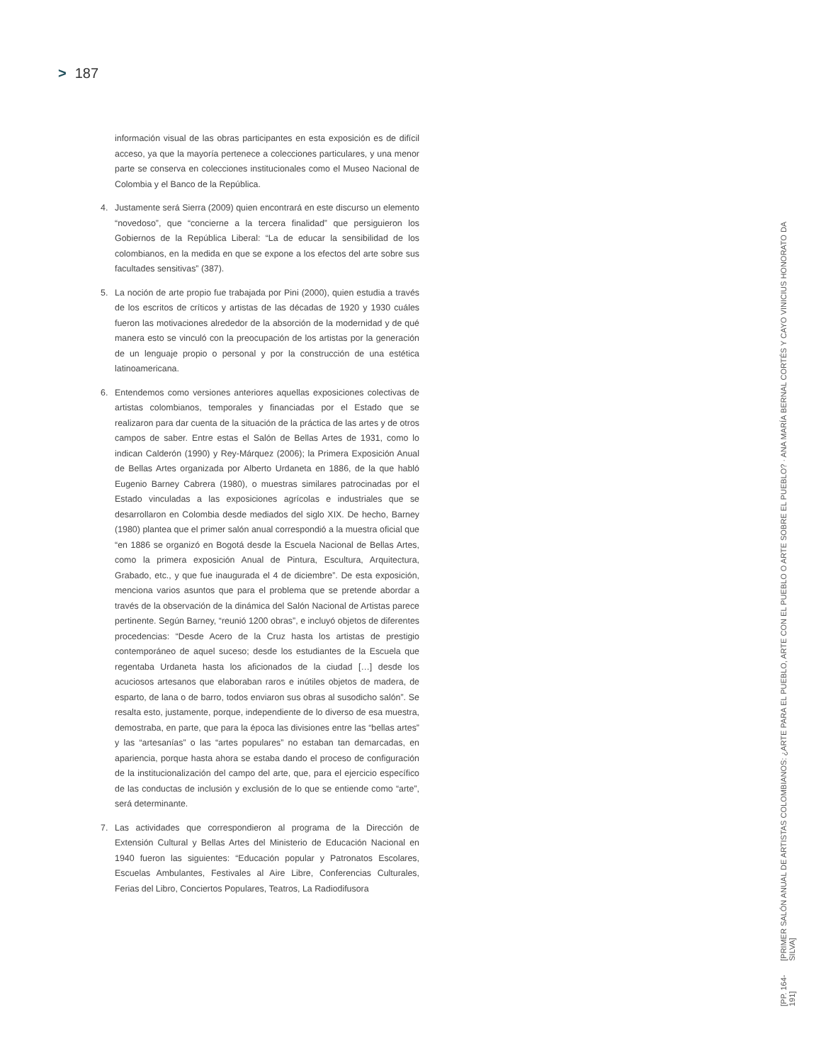> 187
información visual de las obras participantes en esta exposición es de difícil acceso, ya que la mayoría pertenece a colecciones particulares, y una menor parte se conserva en colecciones institucionales como el Museo Nacional de Colombia y el Banco de la República.
4. Justamente será Sierra (2009) quien encontrará en este discurso un elemento “novedoso”, que “concierne a la tercera finalidad” que persiguieron los Gobiernos de la República Liberal: “La de educar la sensibilidad de los colombianos, en la medida en que se expone a los efectos del arte sobre sus facultades sensitivas” (387).
5. La noción de arte propio fue trabajada por Pini (2000), quien estudia a través de los escritos de críticos y artistas de las décadas de 1920 y 1930 cuáles fueron las motivaciones alrededor de la absorción de la modernidad y de qué manera esto se vinculó con la preocupación de los artistas por la generación de un lenguaje propio o personal y por la construcción de una estética latinoamericana.
6. Entendemos como versiones anteriores aquellas exposiciones colectivas de artistas colombianos, temporales y financiadas por el Estado que se realizaron para dar cuenta de la situación de la práctica de las artes y de otros campos de saber. Entre estas el Salón de Bellas Artes de 1931, como lo indican Calderón (1990) y Rey-Márquez (2006); la Primera Exposición Anual de Bellas Artes organizada por Alberto Urdaneta en 1886, de la que habló Eugenio Barney Cabrera (1980), o muestras similares patrocinadas por el Estado vinculadas a las exposiciones agrícolas e industriales que se desarrollaron en Colombia desde mediados del siglo XIX. De hecho, Barney (1980) plantea que el primer salón anual correspondió a la muestra oficial que “en 1886 se organizó en Bogotá desde la Escuela Nacional de Bellas Artes, como la primera exposición Anual de Pintura, Escultura, Arquitectura, Grabado, etc., y que fue inaugurada el 4 de diciembre”. De esta exposición, menciona varios asuntos que para el problema que se pretende abordar a través de la observación de la dinámica del Salón Nacional de Artistas parece pertinente. Según Barney, “reunió 1200 obras”, e incluyó objetos de diferentes procedencias: “Desde Acero de la Cruz hasta los artistas de prestigio contemporáneo de aquel suceso; desde los estudiantes de la Escuela que regentaba Urdaneta hasta los aficionados de la ciudad […] desde los acuciosos artesanos que elaboraban raros e inútiles objetos de madera, de esparto, de lana o de barro, todos enviaron sus obras al susodicho salón”. Se resalta esto, justamente, porque, independiente de lo diverso de esa muestra, demostraba, en parte, que para la época las divisiones entre las “bellas artes” y las “artesanías” o las “artes populares” no estaban tan demarcadas, en apariencia, porque hasta ahora se estaba dando el proceso de configuración de la institucionalización del campo del arte, que, para el ejercicio específico de las conductas de inclusión y exclusión de lo que se entiende como “arte”, será determinante.
7. Las actividades que correspondieron al programa de la Dirección de Extensión Cultural y Bellas Artes del Ministerio de Educación Nacional en 1940 fueron las siguientes: “Educación popular y Patronatos Escolares, Escuelas Ambulantes, Festivales al Aire Libre, Conferencias Culturales, Ferias del Libro, Conciertos Populares, Teatros, La Radiodifusora
[PP. 164-191] [PRIMER SALÓN ANUAL DE ARTISTAS COLOMBIANOS: ¿ARTE PARA EL PUEBLO, ARTE CON EL PUEBLO O ARTE SOBRE EL PUEBLO? · ANA MARÍA BERNAL CORTÉS Y CAYO VINICIUS HONORATO DA SILVA]